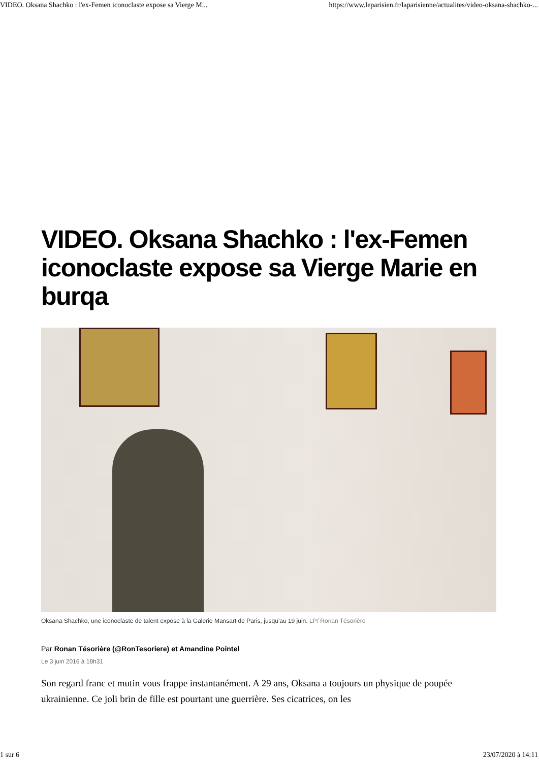VIDEO. Oksana Shachko : l'ex-Femen iconoclaste expose sa Vierge M... https://www.leparisien.fr/laparisienne/actualites/video-oksana-shachko-...
VIDEO. Oksana Shachko : l'ex-Femen iconoclaste expose sa Vierge Marie en burqa
Oksana Shachko, une iconoclaste de talent expose à la Galerie Mansart de Paris, jusqu'au 19 juin. LP/ Ronan Tésorière
Par Ronan Tésorière (@RonTesoriere) et Amandine Pointel
Le 3 juin 2016 à 18h31
Son regard franc et mutin vous frappe instantanément. A 29 ans, Oksana a toujours un physique de poupée ukrainienne. Ce joli brin de fille est pourtant une guerrière. Ses cicatrices, on les
1 sur 6 23/07/2020 à 14:11